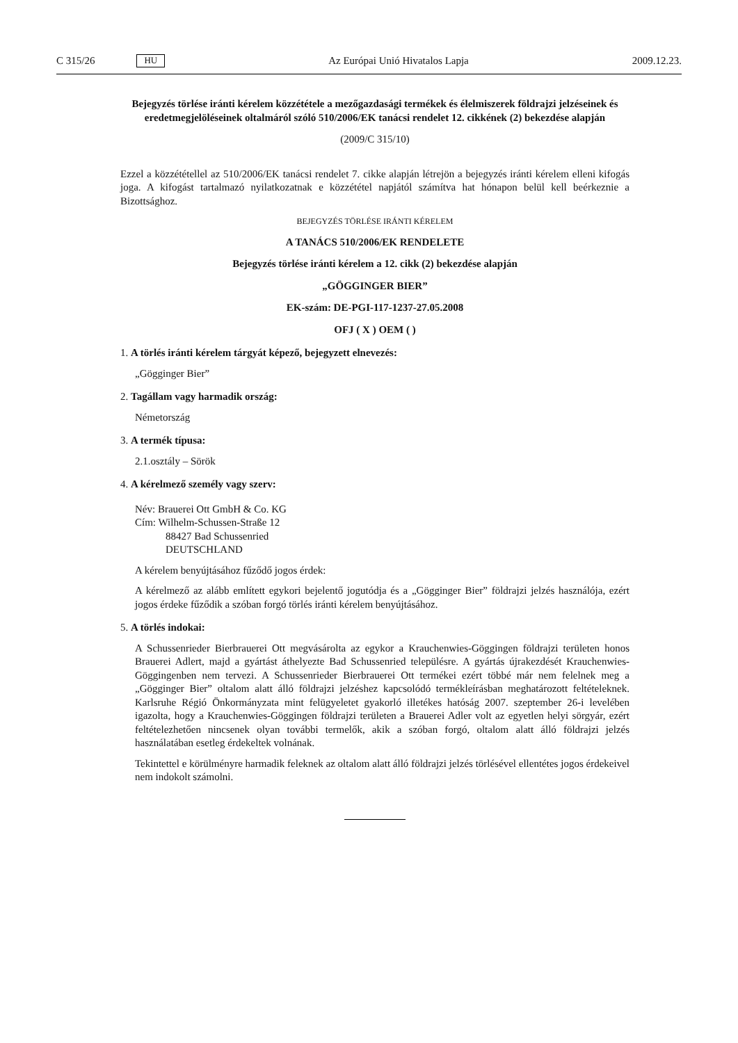C 315/26 HU Az Európai Unió Hivatalos Lapja 2009.12.23.
Bejegyzés törlése iránti kérelem közzététele a mezőgazdasági termékek és élelmiszerek földrajzi jelzéseinek és eredetmegjelöléseinek oltalmáról szóló 510/2006/EK tanácsi rendelet 12. cikkének (2) bekezdése alapján
(2009/C 315/10)
Ezzel a közzététellel az 510/2006/EK tanácsi rendelet 7. cikke alapján létrejön a bejegyzés iránti kérelem elleni kifogás joga. A kifogást tartalmazó nyilatkozatnak e közzététel napjától számítva hat hónapon belül kell beérkeznie a Bizottsághoz.
BEJEGYZÉS TÖRLÉSE IRÁNTI KÉRELEM
A TANÁCS 510/2006/EK RENDELETE
Bejegyzés törlése iránti kérelem a 12. cikk (2) bekezdése alapján
„GÖGGINGER BIER”
EK-szám: DE-PGI-117-1237-27.05.2008
OFJ ( X ) OEM ( )
1. A törlés iránti kérelem tárgyát képező, bejegyzett elnevezés:
„Gögginger Bier”
2. Tagállam vagy harmadik ország:
Németország
3. A termék típusa:
2.1.osztály – Sörök
4. A kérelmező személy vagy szerv:
Név: Brauerei Ott GmbH & Co. KG
Cím: Wilhelm-Schussen-Straße 12
88427 Bad Schussenried
DEUTSCHLAND
A kérelem benyújtásához fűződő jogos érdek:
A kérelmező az alább említett egykori bejelentő jogutódja és a „Gögginger Bier” földrajzi jelzés haszná­lója, ezért jogos érdeke fűződik a szóban forgó törlés iránti kérelem benyújtásához.
5. A törlés indokai:
A Schussenrieder Bierbrauerei Ott megvásárolta az egykor a Krauchenwies-Göggingen földrajzi területen honos Brauerei Adlert, majd a gyártást áthelyezte Bad Schussenried településre. A gyártás újrakezdését Krauchenwies-Göggingenben nem tervezi. A Schussenrieder Bierbrauerei Ott termékei ezért többé már nem felelnek meg a „Gögginger Bier” oltalom alatt álló földrajzi jelzéshez kapcsolódó termékleírásban meghatározott feltételeknek. Karlsruhe Régió Önkormányzata mint felügyeletet gyakorló illetékes hatóság 2007. szeptember 26-i levelében igazolta, hogy a Krauchenwies-Göggingen földrajzi területen a Brauerei Adler volt az egyetlen helyi sörgyár, ezért feltételezhetően nincsenek olyan további termelők, akik a szóban forgó, oltalom alatt álló földrajzi jelzés használatában esetleg érdekeltek volnának.
Tekintettel e körülményre harmadik feleknek az oltalom alatt álló földrajzi jelzés törlésével ellentétes jogos érdekeivel nem indokolt számolni.